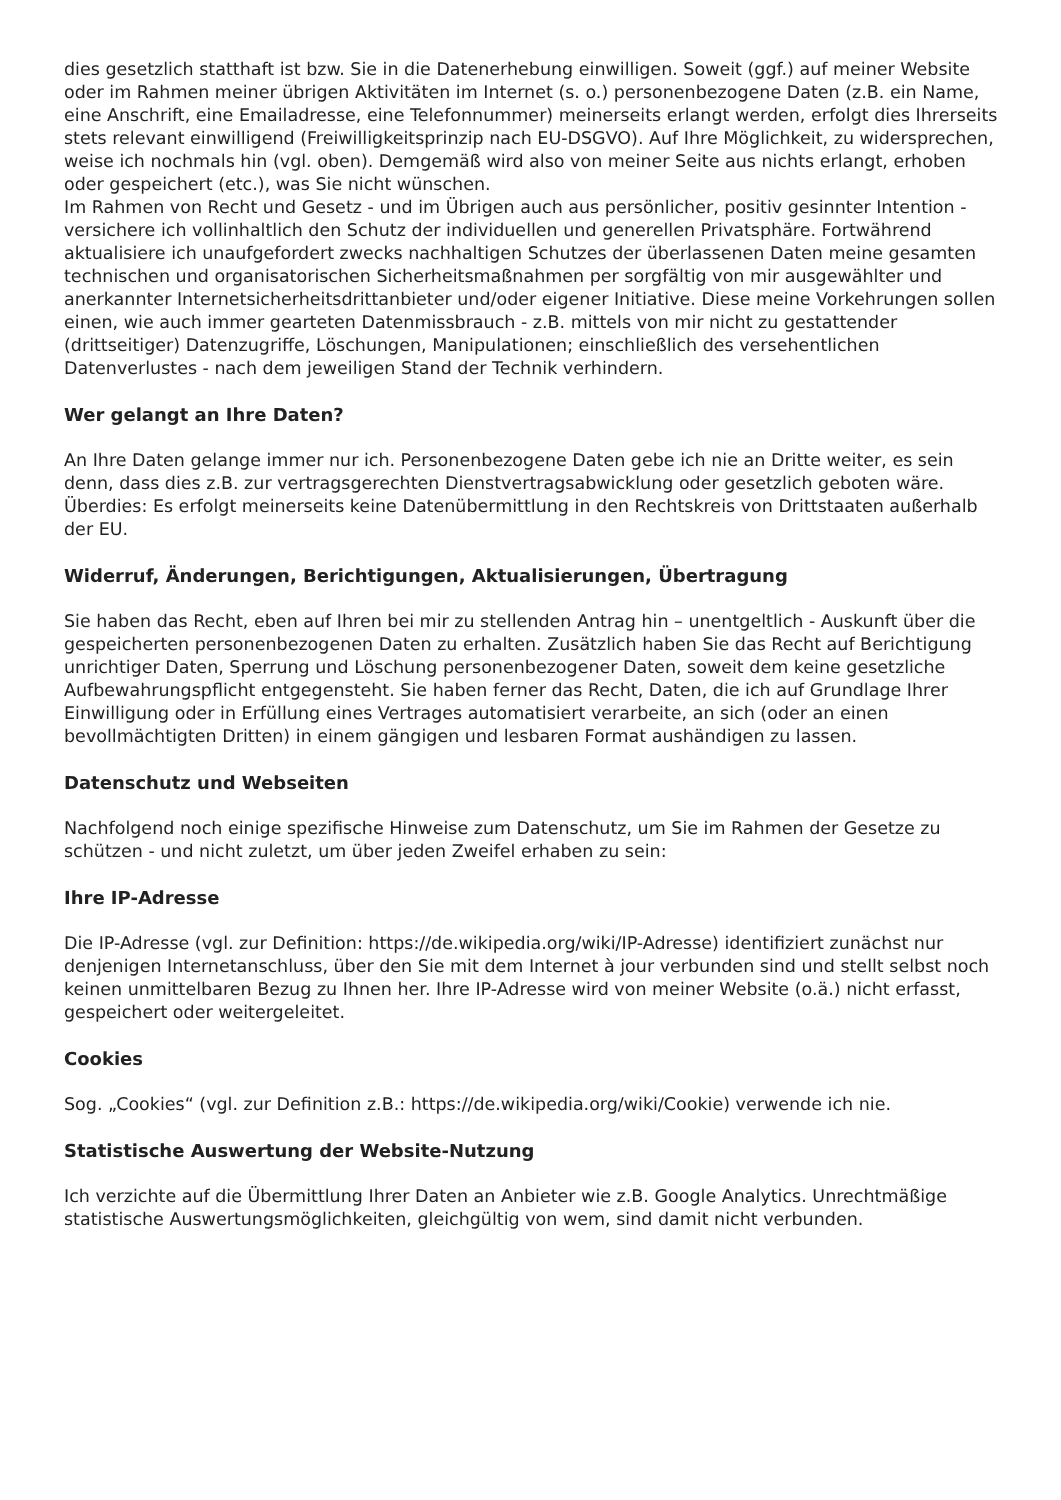dies gesetzlich statthaft ist bzw. Sie in die Datenerhebung einwilligen. Soweit (ggf.) auf meiner Website oder im Rahmen meiner übrigen Aktivitäten im Internet (s. o.) personenbezogene Daten (z.B. ein Name, eine Anschrift, eine Emailadresse, eine Telefonnummer) meinerseits erlangt werden, erfolgt dies Ihrerseits stets relevant einwilligend (Freiwilligkeitsprinzip nach EU-DSGVO). Auf Ihre Möglichkeit, zu widersprechen, weise ich nochmals hin (vgl. oben). Demgemäß wird also von meiner Seite aus nichts erlangt, erhoben oder gespeichert (etc.), was Sie nicht wünschen.
Im Rahmen von Recht und Gesetz - und im Übrigen auch aus persönlicher, positiv gesinnter Intention - versichere ich vollinhaltlich den Schutz der individuellen und generellen Privatsphäre. Fortwährend aktualisiere ich unaufgefordert zwecks nachhaltigen Schutzes der überlassenen Daten meine gesamten technischen und organisatorischen Sicherheitsmaßnahmen per sorgfältig von mir ausgewählter und anerkannter Internetsicherheitsdrittanbieter und/oder eigener Initiative. Diese meine Vorkehrungen sollen einen, wie auch immer gearteten Datenmissbrauch - z.B. mittels von mir nicht zu gestattender (drittseitiger) Datenzugriffe, Löschungen, Manipulationen; einschließlich des versehentlichen Datenverlustes - nach dem jeweiligen Stand der Technik verhindern.
Wer gelangt an Ihre Daten?
An Ihre Daten gelange immer nur ich. Personenbezogene Daten gebe ich nie an Dritte weiter, es sein denn, dass dies z.B. zur vertragsgerechten Dienstvertragsabwicklung oder gesetzlich geboten wäre. Überdies: Es erfolgt meinerseits keine Datenübermittlung in den Rechtskreis von Drittstaaten außerhalb der EU.
Widerruf, Änderungen, Berichtigungen, Aktualisierungen, Übertragung
Sie haben das Recht, eben auf Ihren bei mir zu stellenden Antrag hin – unentgeltlich - Auskunft über die gespeicherten personenbezogenen Daten zu erhalten. Zusätzlich haben Sie das Recht auf Berichtigung unrichtiger Daten, Sperrung und Löschung personenbezogener Daten, soweit dem keine gesetzliche Aufbewahrungspflicht entgegensteht. Sie haben ferner das Recht, Daten, die ich auf Grundlage Ihrer Einwilligung oder in Erfüllung eines Vertrages automatisiert verarbeite, an sich (oder an einen bevollmächtigten Dritten) in einem gängigen und lesbaren Format aushändigen zu lassen.
Datenschutz und Webseiten
Nachfolgend noch einige spezifische Hinweise zum Datenschutz, um Sie im Rahmen der Gesetze zu schützen - und nicht zuletzt, um über jeden Zweifel erhaben zu sein:
Ihre IP-Adresse
Die IP-Adresse (vgl. zur Definition: https://de.wikipedia.org/wiki/IP-Adresse) identifiziert zunächst nur denjenigen Internetanschluss, über den Sie mit dem Internet à jour verbunden sind und stellt selbst noch keinen unmittelbaren Bezug zu Ihnen her. Ihre IP-Adresse wird von meiner Website (o.ä.) nicht erfasst, gespeichert oder weitergeleitet.
Cookies
Sog. „Cookies“ (vgl. zur Definition z.B.: https://de.wikipedia.org/wiki/Cookie) verwende ich nie.
Statistische Auswertung der Website-Nutzung
Ich verzichte auf die Übermittlung Ihrer Daten an Anbieter wie z.B. Google Analytics. Unrechtmäßige statistische Auswertungsmöglichkeiten, gleichgültig von wem, sind damit nicht verbunden.